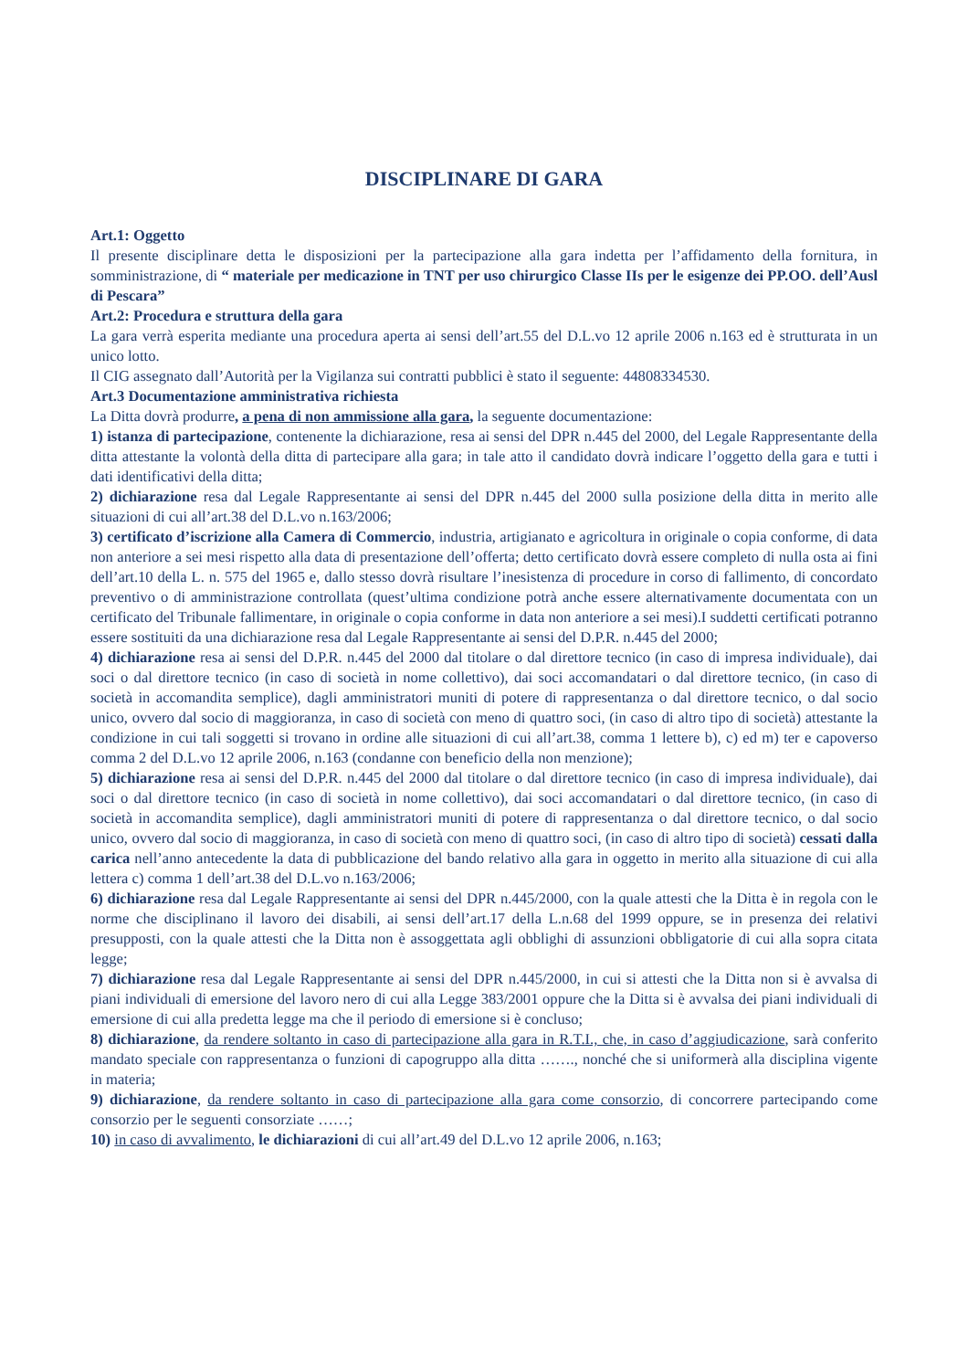DISCIPLINARE DI GARA
Art.1: Oggetto
Il presente disciplinare detta le disposizioni per la partecipazione alla gara indetta per l’affidamento della fornitura, in somministrazione, di “ materiale per medicazione in TNT per uso chirurgico Classe IIs per le esigenze dei PP.OO. dell’Ausl di Pescara”
Art.2: Procedura e struttura della gara
La gara verrà esperita mediante una procedura aperta ai sensi dell’art.55 del D.L.vo 12 aprile 2006 n.163 ed è strutturata in un unico lotto.
Il CIG assegnato dall’Autorità per la Vigilanza sui contratti pubblici è stato il seguente: 44808334530.
Art.3 Documentazione amministrativa richiesta
La Ditta dovrà produrre, a pena di non ammissione alla gara, la seguente documentazione:
1) istanza di partecipazione, contenente la dichiarazione, resa ai sensi del DPR n.445 del 2000, del Legale Rappresentante della ditta attestante la volontà della ditta di partecipare alla gara; in tale atto il candidato dovrà indicare l’oggetto della gara e tutti i dati identificativi della ditta;
2) dichiarazione resa dal Legale Rappresentante ai sensi del DPR n.445 del 2000 sulla posizione della ditta in merito alle situazioni di cui all’art.38 del D.L.vo n.163/2006;
3) certificato d’iscrizione alla Camera di Commercio, industria, artigianato e agricoltura in originale o copia conforme, di data non anteriore a sei mesi rispetto alla data di presentazione dell’offerta; detto certificato dovrà essere completo di nulla osta ai fini dell’art.10 della L. n. 575 del 1965 e, dallo stesso dovrà risultare l’inesistenza di procedure in corso di fallimento, di concordato preventivo o di amministrazione controllata (quest’ultima condizione potrà anche essere alternativamente documentata con un certificato del Tribunale fallimentare, in originale o copia conforme in data non anteriore a sei mesi).I suddetti certificati potranno essere sostituiti da una dichiarazione resa dal Legale Rappresentante ai sensi del D.P.R. n.445 del 2000;
4) dichiarazione resa ai sensi del D.P.R. n.445 del 2000 dal titolare o dal direttore tecnico (in caso di impresa individuale), dai soci o dal direttore tecnico (in caso di società in nome collettivo), dai soci accomandatari o dal direttore tecnico, (in caso di società in accomandita semplice), dagli amministratori muniti di potere di rappresentanza o dal direttore tecnico, o dal socio unico, ovvero dal socio di maggioranza, in caso di società con meno di quattro soci, (in caso di altro tipo di società) attestante la condizione in cui tali soggetti si trovano in ordine alle situazioni di cui all’art.38, comma 1 lettere b), c) ed m) ter e capoverso comma 2 del D.L.vo 12 aprile 2006, n.163 (condanne con beneficio della non menzione);
5) dichiarazione resa ai sensi del D.P.R. n.445 del 2000 dal titolare o dal direttore tecnico (in caso di impresa individuale), dai soci o dal direttore tecnico (in caso di società in nome collettivo), dai soci accomandatari o dal direttore tecnico, (in caso di società in accomandita semplice), dagli amministratori muniti di potere di rappresentanza o dal direttore tecnico, o dal socio unico, ovvero dal socio di maggioranza, in caso di società con meno di quattro soci, (in caso di altro tipo di società) cessati dalla carica nell’anno antecedente la data di pubblicazione del bando relativo alla gara in oggetto in merito alla situazione di cui alla lettera c) comma 1 dell’art.38 del D.L.vo n.163/2006;
6) dichiarazione resa dal Legale Rappresentante ai sensi del DPR n.445/2000, con la quale attesti che la Ditta è in regola con le norme che disciplinano il lavoro dei disabili, ai sensi dell’art.17 della L.n.68 del 1999 oppure, se in presenza dei relativi presupposti, con la quale attesti che la Ditta non è assoggettata agli obblighi di assunzioni obbligatorie di cui alla sopra citata legge;
7) dichiarazione resa dal Legale Rappresentante ai sensi del DPR n.445/2000, in cui si attesti che la Ditta non si è avvalsa di piani individuali di emersione del lavoro nero di cui alla Legge 383/2001 oppure che la Ditta si è avvalsa dei piani individuali di emersione di cui alla predetta legge ma che il periodo di emersione si è concluso;
8) dichiarazione, da rendere soltanto in caso di partecipazione alla gara in R.T.I., che, in caso d’aggiudicazione, sarà conferito mandato speciale con rappresentanza o funzioni di capogruppo alla ditta ……., nonché che si uniformerà alla disciplina vigente in materia;
9) dichiarazione, da rendere soltanto in caso di partecipazione alla gara come consorzio, di concorrere partecipando come consorzio per le seguenti consorziate ……;
10) in caso di avvalimento, le dichiarazioni di cui all’art.49 del D.L.vo 12 aprile 2006, n.163;